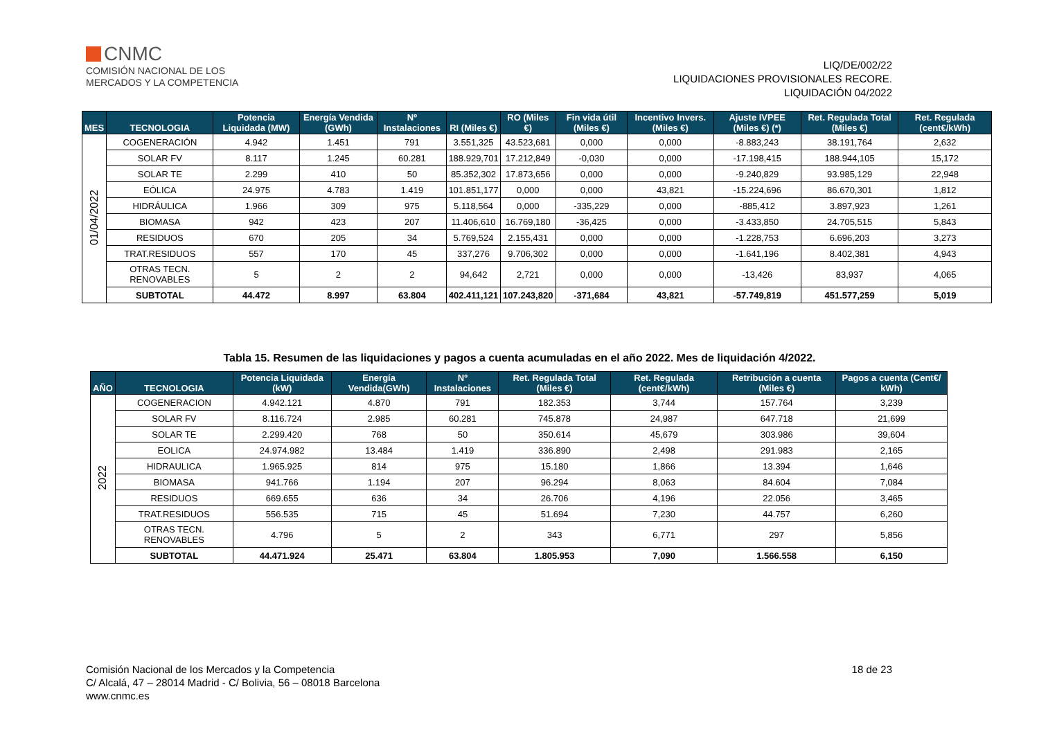CNMC
COMISIÓN NACIONAL DE LOS
MERCADOS Y LA COMPETENCIA
LIQ/DE/002/22
LIQUIDACIONES PROVISIONALES RECORE.
LIQUIDACIÓN 04/2022
| MES | TECNOLOGIA | Potencia Liquidada (MW) | Energía Vendida (GWh) | Nº Instalaciones | RI (Miles €) | RO (Miles €) | Fin vida útil (Miles €) | Incentivo Invers. (Miles €) | Ajuste IVPEE (Miles €) (*) | Ret. Regulada Total (Miles €) | Ret. Regulada (cent€/kWh) |
| --- | --- | --- | --- | --- | --- | --- | --- | --- | --- | --- | --- |
| 01/04/2022 | COGENERACIÓN | 4.942 | 1.451 | 791 | 3.551,325 | 43.523,681 | 0,000 | 0,000 | -8.883,243 | 38.191,764 | 2,632 |
| | SOLAR FV | 8.117 | 1.245 | 60.281 | 188.929,701 | 17.212,849 | -0,030 | 0,000 | -17.198,415 | 188.944,105 | 15,172 |
| | SOLAR TE | 2.299 | 410 | 50 | 85.352,302 | 17.873,656 | 0,000 | 0,000 | -9.240,829 | 93.985,129 | 22,948 |
| | EÓLICA | 24.975 | 4.783 | 1.419 | 101.851,177 | 0,000 | 0,000 | 43,821 | -15.224,696 | 86.670,301 | 1,812 |
| | HIDRÁULICA | 1.966 | 309 | 975 | 5.118,564 | 0,000 | -335,229 | 0,000 | -885,412 | 3.897,923 | 1,261 |
| | BIOMASA | 942 | 423 | 207 | 11.406,610 | 16.769,180 | -36,425 | 0,000 | -3.433,850 | 24.705,515 | 5,843 |
| | RESIDUOS | 670 | 205 | 34 | 5.769,524 | 2.155,431 | 0,000 | 0,000 | -1.228,753 | 6.696,203 | 3,273 |
| | TRAT.RESIDUOS | 557 | 170 | 45 | 337,276 | 9.706,302 | 0,000 | 0,000 | -1.641,196 | 8.402,381 | 4,943 |
| | OTRAS TECN. RENOVABLES | 5 | 2 | 2 | 94,642 | 2,721 | 0,000 | 0,000 | -13,426 | 83,937 | 4,065 |
| | SUBTOTAL | 44.472 | 8.997 | 63.804 | 402.411,121 | 107.243,820 | -371,684 | 43,821 | -57.749,819 | 451.577,259 | 5,019 |
Tabla 15. Resumen de las liquidaciones y pagos a cuenta acumuladas en el año 2022. Mes de liquidación 4/2022.
| AÑO | TECNOLOGIA | Potencia Liquidada (kW) | Energía Vendida(GWh) | Nº Instalaciones | Ret. Regulada Total (Miles €) | Ret. Regulada (cent€/kWh) | Retribución a cuenta (Miles €) | Pagos a cuenta (Cent€/ kWh) |
| --- | --- | --- | --- | --- | --- | --- | --- | --- |
| 2022 | COGENERACION | 4.942.121 | 4.870 | 791 | 182.353 | 3,744 | 157.764 | 3,239 |
| | SOLAR FV | 8.116.724 | 2.985 | 60.281 | 745.878 | 24,987 | 647.718 | 21,699 |
| | SOLAR TE | 2.299.420 | 768 | 50 | 350.614 | 45,679 | 303.986 | 39,604 |
| | EOLICA | 24.974.982 | 13.484 | 1.419 | 336.890 | 2,498 | 291.983 | 2,165 |
| | HIDRAULICA | 1.965.925 | 814 | 975 | 15.180 | 1,866 | 13.394 | 1,646 |
| | BIOMASA | 941.766 | 1.194 | 207 | 96.294 | 8,063 | 84.604 | 7,084 |
| | RESIDUOS | 669.655 | 636 | 34 | 26.706 | 4,196 | 22.056 | 3,465 |
| | TRAT.RESIDUOS | 556.535 | 715 | 45 | 51.694 | 7,230 | 44.757 | 6,260 |
| | OTRAS TECN. RENOVABLES | 4.796 | 5 | 2 | 343 | 6,771 | 297 | 5,856 |
| | SUBTOTAL | 44.471.924 | 25.471 | 63.804 | 1.805.953 | 7,090 | 1.566.558 | 6,150 |
Comisión Nacional de los Mercados y la Competencia
C/ Alcalá, 47 – 28014 Madrid - C/ Bolivia, 56 – 08018 Barcelona
www.cnmc.es
18 de 23